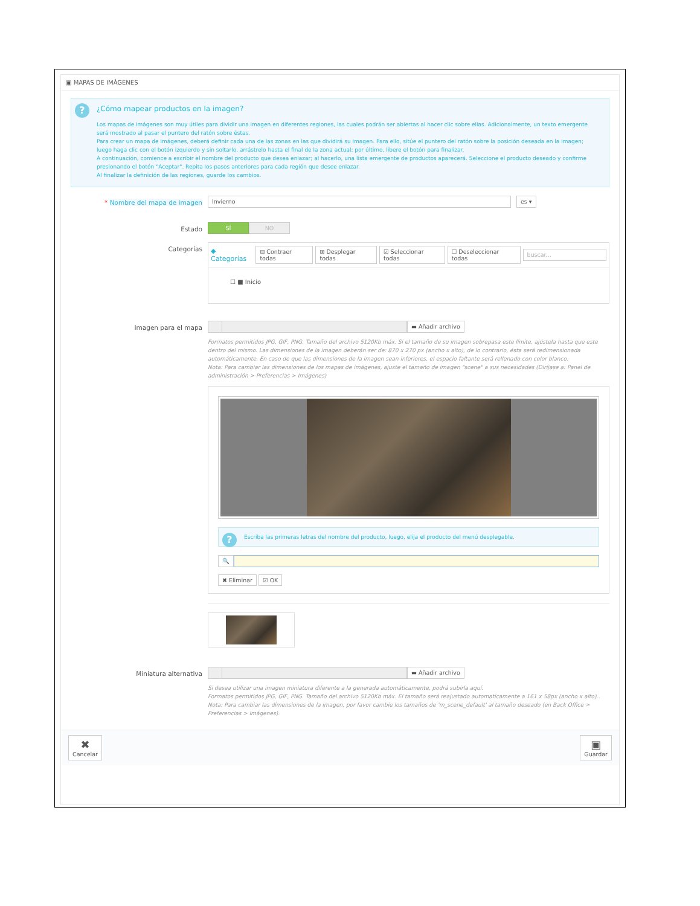▣ MAPAS DE IMÁGENES
?
¿Cómo mapear productos en la imagen?
Los mapas de imágenes son muy útiles para dividir una imagen en diferentes regiones, las cuales podrán ser abiertas al hacer clic sobre ellas. Adicionalmente, un texto emergente será mostrado al pasar el puntero del ratón sobre éstas.
Para crear un mapa de imágenes, deberá definir cada una de las zonas en las que dividirá su imagen. Para ello, sitúe el puntero del ratón sobre la posición deseada en la imagen; luego haga clic con el botón izquierdo y sin soltarlo, arrástrelo hasta el final de la zona actual; por último, libere el botón para finalizar.
A continuación, comience a escribir el nombre del producto que desea enlazar; al hacerlo, una lista emergente de productos aparecerá. Seleccione el producto deseado y confirme presionando el botón "Aceptar". Repita los pasos anteriores para cada región que desee enlazar.
Al finalizar la definición de las regiones, guarde los cambios.
* Nombre del mapa de imagen
Invierno
es ▾
Estado SÍ NO
Categorías
◆ Categorías ⊟ Contraer todas ⊞ Desplegar todas ☑ Seleccionar todas ☐ Deseleccionar todas buscar...
☐ ■ Inicio
Imagen para el mapa ▬ Añadir archivo
Formatos permitidos JPG, GIF, PNG. Tamaño del archivo 5120Kb máx. Si el tamaño de su imagen sobrepasa este límite, ajústela hasta que este dentro del mismo. Las dimensiones de la imagen deberán ser de: 870 x 270 px (ancho x alto), de lo contrario, ésta será redimensionada automáticamente. En caso de que las dimensiones de la imagen sean inferiores, el espacio faltante será rellenado con color blanco.
Nota: Para cambiar las dimensiones de los mapas de imágenes, ajuste el tamaño de imagen "scene" a sus necesidades (Diríjase a: Panel de administración > Preferencias > Imágenes)
?
Escriba las primeras letras del nombre del producto, luego, elija el producto del menú desplegable.
🔍
✖ Eliminar ☑ OK
Miniatura alternativa ▬ Añadir archivo
Si desea utilizar una imagen miniatura diferente a la generada automáticamente, podrá subirla aquí.
Formatos permitidos JPG, GIF, PNG. Tamaño del archivo 5120Kb máx. El tamaño será reajustado automaticamente a 161 x 58px (ancho x alto)..
Nota: Para cambiar las dimensiones de la imagen, por favor cambie los tamaños de 'm_scene_default' al tamaño deseado (en Back Office > Preferencias > Imágenes).
✖
Cancelar ▣
Guardar